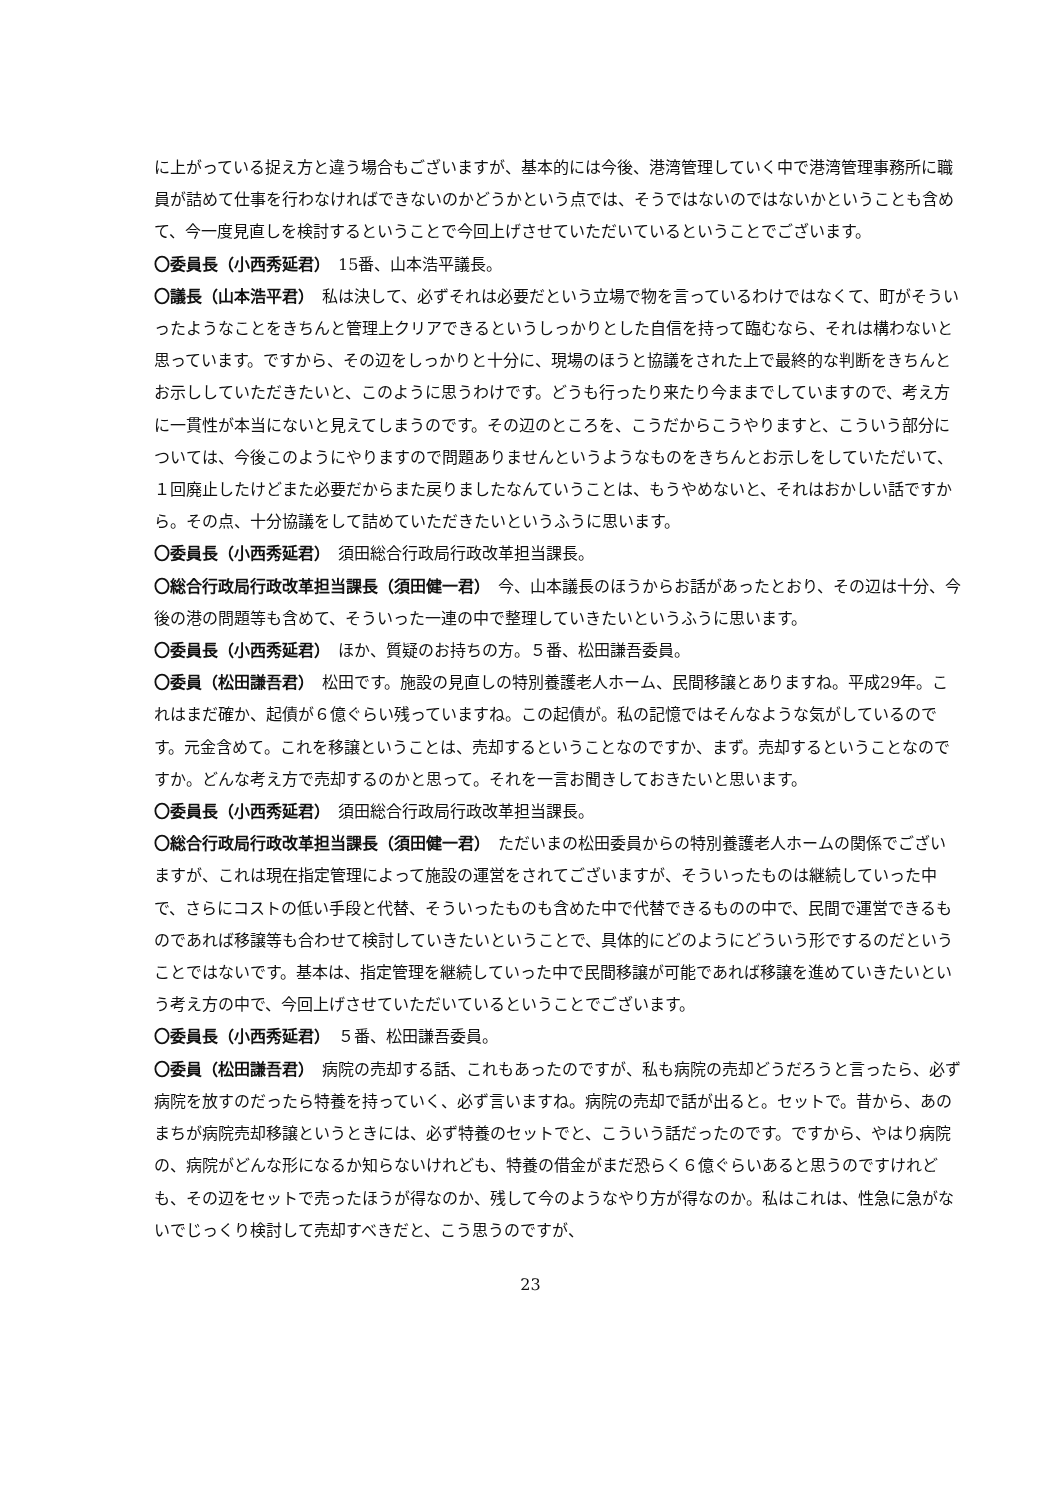に上がっている捉え方と違う場合もございますが、基本的には今後、港湾管理していく中で港湾管理事務所に職員が詰めて仕事を行わなければできないのかどうかという点では、そうではないのではないかということも含めて、今一度見直しを検討するということで今回上げさせていただいているということでございます。
〇委員長（小西秀延君）　15番、山本浩平議長。
〇議長（山本浩平君）　私は決して、必ずそれは必要だという立場で物を言っているわけではなくて、町がそういったようなことをきちんと管理上クリアできるというしっかりとした自信を持って臨むなら、それは構わないと思っています。ですから、その辺をしっかりと十分に、現場のほうと協議をされた上で最終的な判断をきちんとお示ししていただきたいと、このように思うわけです。どうも行ったり来たり今ままでしていますので、考え方に一貫性が本当にないと見えてしまうのです。その辺のところを、こうだからこうやりますと、こういう部分については、今後このようにやりますので問題ありませんというようなものをきちんとお示しをしていただいて、１回廃止したけどまた必要だからまた戻りましたなんていうことは、もうやめないと、それはおかしい話ですから。その点、十分協議をして詰めていただきたいというふうに思います。
〇委員長（小西秀延君）　須田総合行政局行政改革担当課長。
〇総合行政局行政改革担当課長（須田健一君）　今、山本議長のほうからお話があったとおり、その辺は十分、今後の港の問題等も含めて、そういった一連の中で整理していきたいというふうに思います。
〇委員長（小西秀延君）　ほか、質疑のお持ちの方。５番、松田謙吾委員。
〇委員（松田謙吾君）　松田です。施設の見直しの特別養護老人ホーム、民間移譲とありますね。平成29年。これはまだ確か、起債が６億ぐらい残っていますね。この起債が。私の記憶ではそんなような気がしているのです。元金含めて。これを移譲ということは、売却するということなのですか、まず。売却するということなのですか。どんな考え方で売却するのかと思って。それを一言お聞きしておきたいと思います。
〇委員長（小西秀延君）　須田総合行政局行政改革担当課長。
〇総合行政局行政改革担当課長（須田健一君）　ただいまの松田委員からの特別養護老人ホームの関係でございますが、これは現在指定管理によって施設の運営をされてございますが、そういったものは継続していった中で、さらにコストの低い手段と代替、そういったものも含めた中で代替できるものの中で、民間で運営できるものであれば移譲等も合わせて検討していきたいということで、具体的にどのようにどういう形でするのだということではないです。基本は、指定管理を継続していった中で民間移譲が可能であれば移譲を進めていきたいという考え方の中で、今回上げさせていただいているということでございます。
〇委員長（小西秀延君）　５番、松田謙吾委員。
〇委員（松田謙吾君）　病院の売却する話、これもあったのですが、私も病院の売却どうだろうと言ったら、必ず病院を放すのだったら特養を持っていく、必ず言いますね。病院の売却で話が出ると。セットで。昔から、あのまちが病院売却移譲というときには、必ず特養のセットでと、こういう話だったのです。ですから、やはり病院の、病院がどんな形になるか知らないけれども、特養の借金がまだ恐らく６億ぐらいあると思うのですけれども、その辺をセットで売ったほうが得なのか、残して今のようなやり方が得なのか。私はこれは、性急に急がないでじっくり検討して売却すべきだと、こう思うのですが、
23